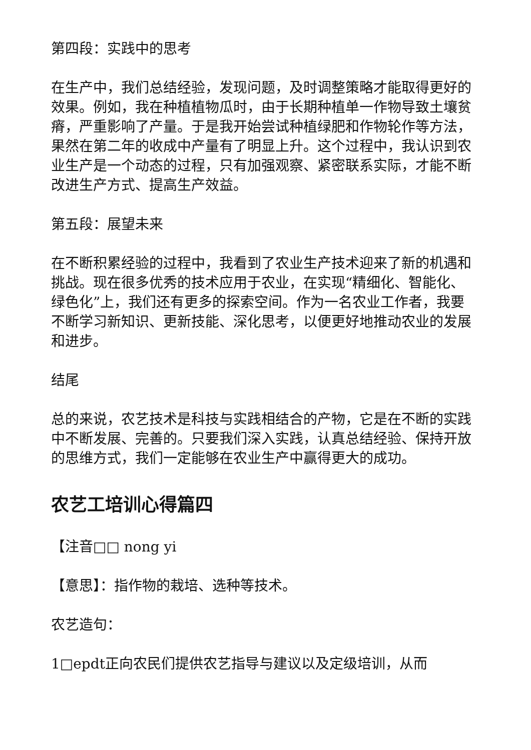第四段：实践中的思考
在生产中，我们总结经验，发现问题，及时调整策略才能取得更好的效果。例如，我在种植植物瓜时，由于长期种植单一作物导致土壤贫瘠，严重影响了产量。于是我开始尝试种植绿肥和作物轮作等方法，果然在第二年的收成中产量有了明显上升。这个过程中，我认识到农业生产是一个动态的过程，只有加强观察、紧密联系实际，才能不断改进生产方式、提高生产效益。
第五段：展望未来
在不断积累经验的过程中，我看到了农业生产技术迎来了新的机遇和挑战。现在很多优秀的技术应用于农业，在实现“精细化、智能化、绿色化”上，我们还有更多的探索空间。作为一名农业工作者，我要不断学习新知识、更新技能、深化思考，以便更好地推动农业的发展和进步。
结尾
总的来说，农艺技术是科技与实践相结合的产物，它是在不断的实践中不断发展、完善的。只要我们深入实践，认真总结经验、保持开放的思维方式，我们一定能够在农业生产中赢得更大的成功。
农艺工培训心得篇四
【注音□□ nong yi
【意思】：指作物的栽培、选种等技术。
农艺造句：
1□epdt正向农民们提供农艺指导与建议以及定级培训，从而